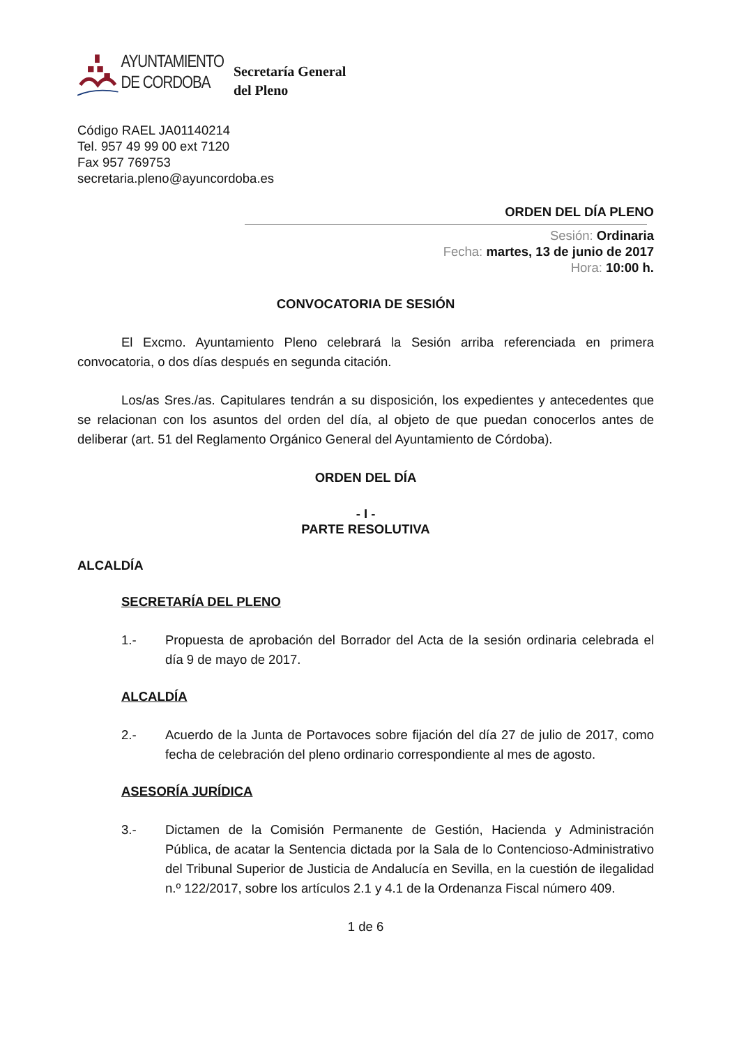AYUNTAMIENTO
DE CORDOBA
Secretaría General
del Pleno
Código RAEL JA01140214
Tel. 957 49 99 00 ext 7120
Fax 957 769753
secretaria.pleno@ayuncordoba.es
ORDEN DEL DÍA PLENO
Sesión: Ordinaria
Fecha: martes, 13 de junio de 2017
Hora: 10:00 h.
CONVOCATORIA DE SESIÓN
El Excmo. Ayuntamiento Pleno celebrará la Sesión arriba referenciada en primera convocatoria, o dos días después en segunda citación.
Los/as Sres./as. Capitulares tendrán a su disposición, los expedientes y antecedentes que se relacionan con los asuntos del orden del día, al objeto de que puedan conocerlos antes de deliberar (art. 51 del Reglamento Orgánico General del Ayuntamiento de Córdoba).
ORDEN DEL DÍA
- I -
PARTE RESOLUTIVA
ALCALDÍA
SECRETARÍA DEL PLENO
1.- Propuesta de aprobación del Borrador del Acta de la sesión ordinaria celebrada el día 9 de mayo de 2017.
ALCALDÍA
2.- Acuerdo de la Junta de Portavoces sobre fijación del día 27 de julio de 2017, como fecha de celebración del pleno ordinario correspondiente al mes de agosto.
ASESORÍA JURÍDICA
3.- Dictamen de la Comisión Permanente de Gestión, Hacienda y Administración Pública, de acatar la Sentencia dictada por la Sala de lo Contencioso-Administrativo del Tribunal Superior de Justicia de Andalucía en Sevilla, en la cuestión de ilegalidad n.º 122/2017, sobre los artículos 2.1 y 4.1 de la Ordenanza Fiscal número 409.
1 de 6